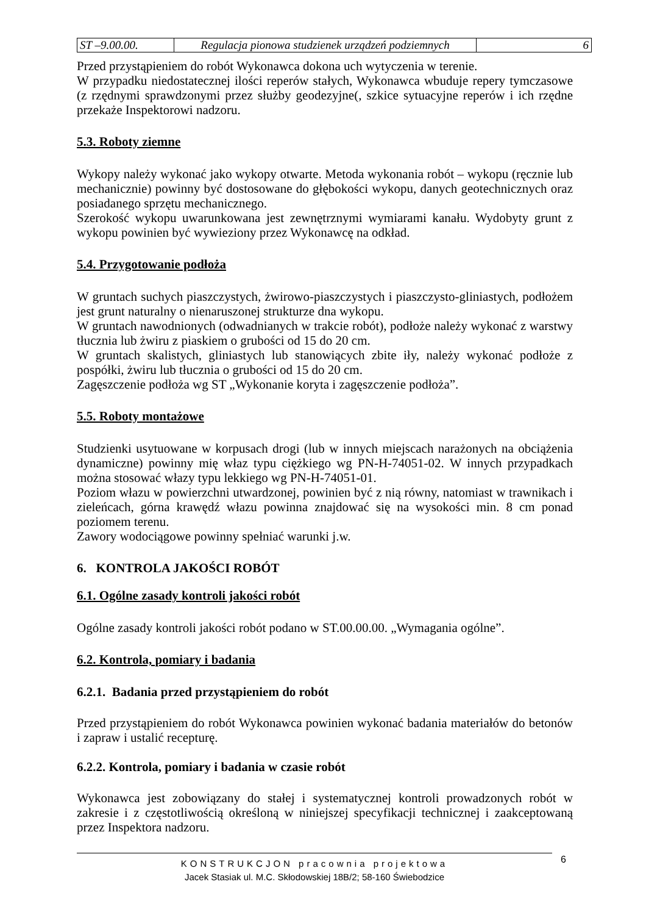| ST –9.00.00. | Regulacja pionowa studzienek urządzeń podziemnych | 6 |
Przed przystąpieniem do robót Wykonawca dokona uch wytyczenia w terenie.
W przypadku niedostatecznej ilości reperów stałych, Wykonawca wbuduje repery tymczasowe (z rzędnymi sprawdzonymi przez służby geodezyjne(, szkice sytuacyjne reperów i ich rzędne przekaże Inspektorowi nadzoru.
5.3. Roboty ziemne
Wykopy należy wykonać jako wykopy otwarte. Metoda wykonania robót – wykopu (ręcznie lub mechanicznie) powinny być dostosowane do głębokości wykopu, danych geotechnicznych oraz posiadanego sprzętu mechanicznego.
Szerokość wykopu uwarunkowana jest zewnętrznymi wymiarami kanału. Wydobyty grunt z wykopu powinien być wywieziony przez Wykonawcę na odkład.
5.4. Przygotowanie podłoża
W gruntach suchych piaszczystych, żwirowo-piaszczystych i piaszczysto-gliniastych, podłożem jest grunt naturalny o nienaruszonej strukturze dna wykopu.
W gruntach nawodnionych (odwadnianych w trakcie robót), podłoże należy wykonać z warstwy tłucznia lub żwiru z piaskiem o grubości od 15 do 20 cm.
W gruntach skalistych, gliniastych lub stanowiących zbite iły, należy wykonać podłoże z pospółki, żwiru lub tłucznia o grubości od 15 do 20 cm.
Zagęszczenie podłoża wg ST „Wykonanie koryta i zagęszczenie podłoża”.
5.5. Roboty montażowe
Studzienki usytuowane w korpusach drogi (lub w innych miejscach narażonych na obciążenia dynamiczne) powinny mię właz typu ciężkiego wg PN-H-74051-02. W innych przypadkach można stosować włazy typu lekkiego wg PN-H-74051-01.
Poziom włazu w powierzchni utwardzonej, powinien być z nią równy, natomiast w trawnikach i zieleńcach, górna krawędź włazu powinna znajdować się na wysokości min. 8 cm ponad poziomem terenu.
Zawory wodociągowe powinny spełniać warunki j.w.
6. KONTROLA JAKOŚCI ROBÓT
6.1. Ogólne zasady kontroli jakości robót
Ogólne zasady kontroli jakości robót podano w ST.00.00.00. „Wymagania ogólne”.
6.2. Kontrola, pomiary i badania
6.2.1. Badania przed przystąpieniem do robót
Przed przystąpieniem do robót Wykonawca powinien wykonać badania materiałów do betonów i zapraw i ustalić recepturę.
6.2.2. Kontrola, pomiary i badania w czasie robót
Wykonawca jest zobowiązany do stałej i systematycznej kontroli prowadzonych robót w zakresie i z częstotliwością określoną w niniejszej specyfikacji technicznej i zaakceptowaną przez Inspektora nadzoru.
KONSTRUKCJON pracownia projektowa
Jacek Stasiak ul. M.C. Skłodowskiej 18B/2; 58-160 Świebodzice
6